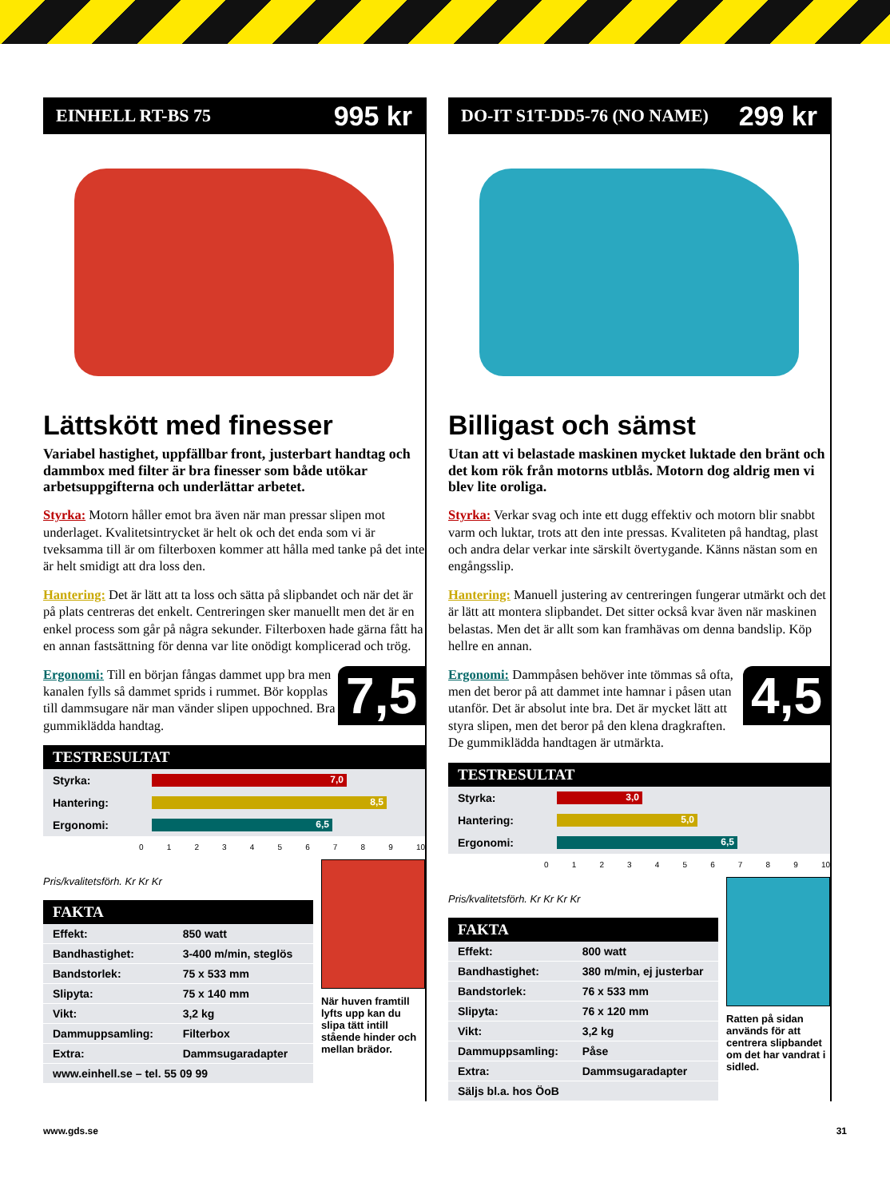EINHELL RT-BS 75 995 kr
Lättskött med finesser
Variabel hastighet, uppfällbar front, justerbart handtag och dammbox med filter är bra finesser som både utökar arbetsuppgifterna och underlättar arbetet.
Styrka: Motorn håller emot bra även när man pressar slipen mot underlaget. Kvalitetsintrycket är helt ok och det enda som vi är tveksamma till är om filterboxen kommer att hålla med tanke på det inte är helt smidigt att dra loss den.
Hantering: Det är lätt att ta loss och sätta på slipbandet och när det är på plats centreras det enkelt. Centreringen sker manuellt men det är en enkel process som går på några sekunder. Filterboxen hade gärna fått ha en annan fastsättning för denna var lite onödigt komplicerad och trög.
7,5
Ergonomi: Till en början fångas dammet upp bra men kanalen fylls så dammet sprids i rummet. Bör kopplas till dammsugare när man vänder slipen uppochned. Bra gummiklädda handtag.
TESTRESULTAT
| Styrka: | 7,0 |
| Hantering: | 8,5 |
| Ergonomi: | 6,5 |
0 1 2 3 4 5 6 7 8 9 10
Pris/kvalitetsförh. Kr Kr Kr
FAKTA
| Effekt: | 850 watt |
| Bandhastighet: | 3-400 m/min, steglös |
| Bandstorlek: | 75 x 533 mm |
| Slipyta: | 75 x 140 mm |
| Vikt: | 3,2 kg |
| Dammuppsamling: | Filterbox |
| Extra: | Dammsugaradapter |
| www.einhell.se – tel. 55 09 99 | |
När huven framtill lyfts upp kan du slipa tätt intill stående hinder och mellan brädor.
DO-IT S1T-DD5-76 (NO NAME) 299 kr
Billigast och sämst
Utan att vi belastade maskinen mycket luktade den bränt och det kom rök från motorns utblås. Motorn dog aldrig men vi blev lite oroliga.
Styrka: Verkar svag och inte ett dugg effektiv och motorn blir snabbt varm och luktar, trots att den inte pressas. Kvaliteten på handtag, plast och andra delar verkar inte särskilt övertygande. Känns nästan som en engångsslip.
Hantering: Manuell justering av centreringen fungerar utmärkt och det är lätt att montera slipbandet. Det sitter också kvar även när maskinen belastas. Men det är allt som kan framhävas om denna bandslip. Köp hellre en annan.
4,5
Ergonomi: Dammpåsen behöver inte tömmas så ofta, men det beror på att dammet inte hamnar i påsen utan utanför. Det är absolut inte bra. Det är mycket lätt att styra slipen, men det beror på den klena dragkraften. De gummiklädda handtagen är utmärkta.
TESTRESULTAT
| Styrka: | 3,0 |
| Hantering: | 5,0 |
| Ergonomi: | 6,5 |
0 1 2 3 4 5 6 7 8 9 10
Pris/kvalitetsförh. Kr Kr Kr Kr
FAKTA
| Effekt: | 800 watt |
| Bandhastighet: | 380 m/min, ej justerbar |
| Bandstorlek: | 76 x 533 mm |
| Slipyta: | 76 x 120 mm |
| Vikt: | 3,2 kg |
| Dammuppsamling: | Påse |
| Extra: | Dammsugaradapter |
| Säljs bl.a. hos ÖoB | |
Ratten på sidan används för att centrera slipbandet om det har vandrat i sidled.
www.gds.se 31